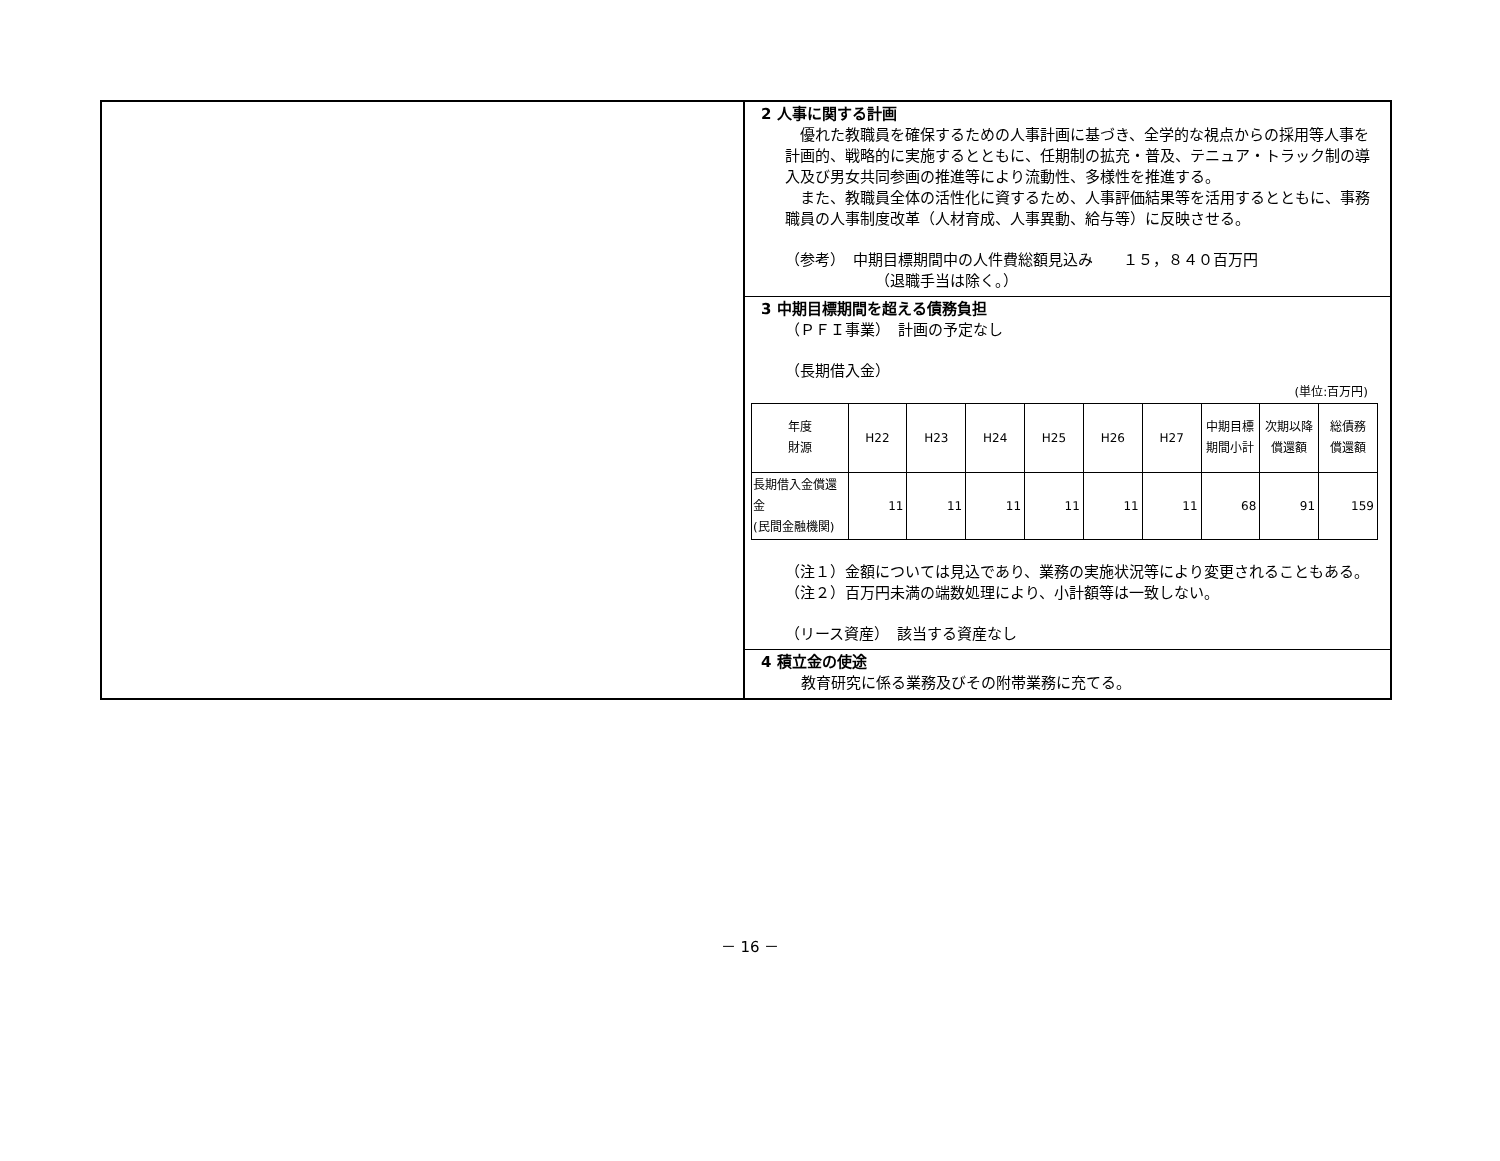2 人事に関する計画
　優れた教職員を確保するための人事計画に基づき、全学的な視点からの採用等人事を計画的、戦略的に実施するとともに、任期制の拡充・普及、テニュア・トラック制の導入及び男女共同参画の推進等により流動性、多様性を推進する。
　また、教職員全体の活性化に資するため、人事評価結果等を活用するとともに、事務職員の人事制度改革（人材育成、人事異動、給与等）に反映させる。
（参考）　中期目標期間中の人件費総額見込み　　１５，８４０百万円
（退職手当は除く。）
3 中期目標期間を超える債務負担
（ＰＦＩ事業）　計画の予定なし
（長期借入金）
(単位:百万円)
| 年度 財源 | H22 | H23 | H24 | H25 | H26 | H27 | 中期目標 期間小計 | 次期以降 償還額 | 総債務 償還額 |
| --- | --- | --- | --- | --- | --- | --- | --- | --- | --- |
| 長期借入金償還金 (民間金融機関) | 11 | 11 | 11 | 11 | 11 | 11 | 68 | 91 | 159 |
（注１）金額については見込であり、業務の実施状況等により変更されることもある。
（注２）百万円未満の端数処理により、小計額等は一致しない。
（リース資産）　該当する資産なし
4 積立金の使途
教育研究に係る業務及びその附帯業務に充てる。
－ 16 －